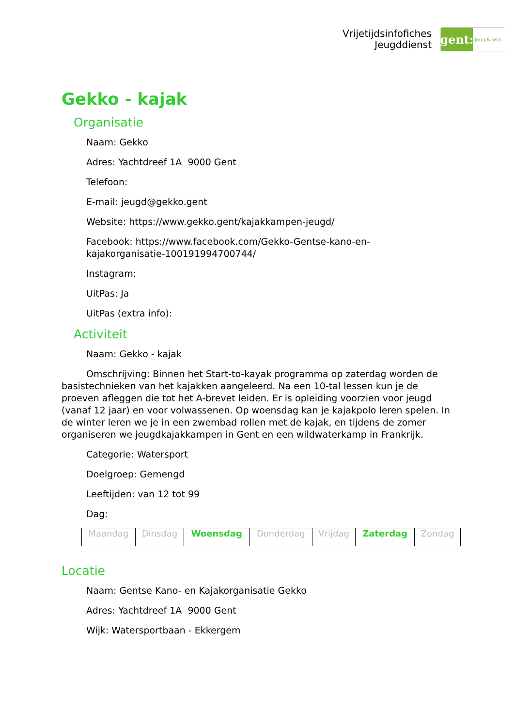Vrijetijdsinfofiches
Jeugddienst
gent:
jong & wijs
Gekko - kajak
Organisatie
Naam: Gekko
Adres: Yachtdreef 1A 9000 Gent
Telefoon:
E-mail: jeugd@gekko.gent
Website: https://www.gekko.gent/kajakkampen-jeugd/
Facebook: https://www.facebook.com/Gekko-Gentse-kano-en-
kajakorganisatie-100191994700744/
Instagram:
UitPas: Ja
UitPas (extra info):
Activiteit
Naam: Gekko - kajak
Omschrijving: Binnen het Start-to-kayak programma op zaterdag worden de basistechnieken van het kajakken aangeleerd. Na een 10-tal lessen kun je de proeven afleggen die tot het A-brevet leiden. Er is opleiding voorzien voor jeugd (vanaf 12 jaar) en voor volwassenen. Op woensdag kan je kajakpolo leren spelen. In de winter leren we je in een zwembad rollen met de kajak, en tijdens de zomer organiseren we jeugdkajakkampen in Gent en een wildwaterkamp in Frankrijk.
Categorie: Watersport
Doelgroep: Gemengd
Leeftijden: van 12 tot 99
Dag:
| Maandag | Dinsdag | Woensdag | Donderdag | Vrijdag | Zaterdag | Zondag |
Locatie
Naam: Gentse Kano- en Kajakorganisatie Gekko
Adres: Yachtdreef 1A 9000 Gent
Wijk: Watersportbaan - Ekkergem